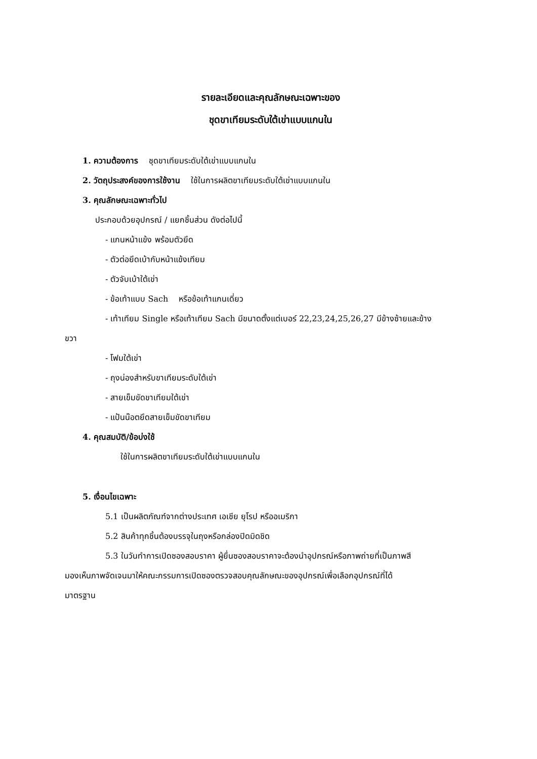รายละเอียดและคุณลักษณะเฉพาะของ
ชุดขาเทียมระดับใต้เข่าแบบแกนใน
1. ความต้องการ ชุดขาเทียมระดับใต้เข่าแบบแกนใน
2. วัตถุประสงค์ของการใช้งาน ใช้ในการผลิตขาเทียมระดับใต้เข่าแบบแกนใน
3. คุณลักษณะเฉพาะทั่วไป
ประกอบด้วยอุปกรณ์ / แยกชิ้นส่วน ดังต่อไปนี้
- แกนหน้าแข้ง พร้อมตัวยึด
- ตัวต่อยึดเบ้ากับหน้าแข้งเทียม
- ตัวจับเบ้าใต้เข่า
- ข้อเท้าแบบ Sach หรือข้อเท้าแกนเดี่ยว
- เท้าเทียม Single หรือเท้าเทียม Sach มีขนาดตั้งแต่เบอร์ 22,23,24,25,26,27 มีข้างซ้ายและข้าง
ขวา
- โฟมใต้เข่า
- ถุงน่องสำหรับขาเทียมระดับใต้เข่า
- สายเข็มขัดขาเทียมใต้เข่า
- แป้นน๊อตยึดสายเข็มขัดขาเทียม
4. คุณสมบัติ/ข้อบ่งใช้
ใช้ในการผลิตขาเทียมระดับใต้เข่าแบบแกนใน
5. เงื่อนไขเฉพาะ
5.1 เป็นผลิตภัณฑ์จากต่างประเทศ เอเชีย ยุโรป หรืออเมริกา
5.2 สินค้าทุกชิ้นต้องบรรจุในถุงหรือกล่องปิดมิดชิด
5.3 ในวันทำการเปิดซองสอบราคา ผู้ยื่นซองสอบราคาจะต้องนำอุปกรณ์หรือภาพถ่ายที่เป็นภาพสี
มองเห็นภาพจัดเจนมาให้คณะกรรมการเปิดซองตรวจสอบคุณลักษณะของอุปกรณ์เพื่อเลือกอุปกรณ์ที่ได้
มาตรฐาน